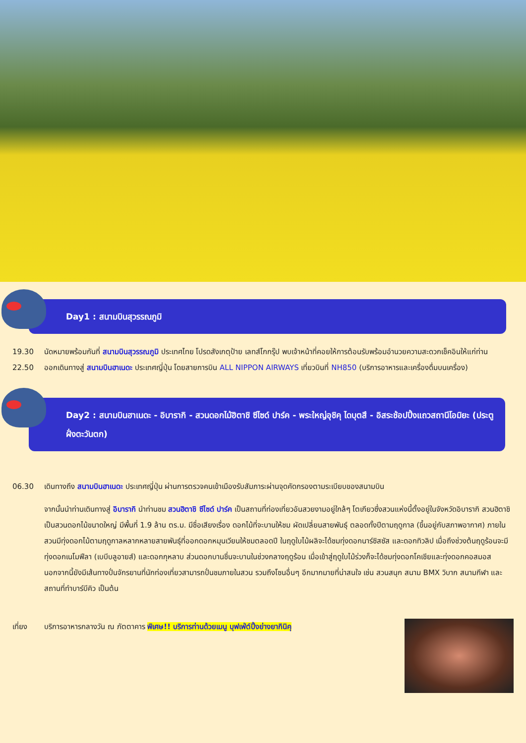Day1 : สนามบินสุวรรณภูมิ
19.30 นัดหมายพร้อมกันที่ สนามบินสุวรรณภูมิ ประเทศไทย โปรดสังเกตุป้าย เลทส์โกกรุ๊ป พบเจ้าหน้าที่คอยให้การต้อนรับพร้อมอำนวยความสะดวกเช็คอินให้แก่ท่าน
22.50 ออกเดินทางสู่ สนามบินฮาเนดะ ประเทศญี่ปุ่น โดยสายการบิน ALL NIPPON AIRWAYS เที่ยวบินที่ NH850 (บริการอาหารและเครื่องดื่มบนเครื่อง)
Day2 : สนามบินฮาเนดะ - อิบารากิ - สวนดอกไม้ฮิตาชิ ซีไซด์ ปาร์ค - พระใหญ่อุชิคุ ไดบุตสึ - อิสระช้อปปิ้งแถวสถานีโอมิยะ (ประตูฝั่งตะวันตก)
06.30 เดินทางถึง สนามบินฮาเนดะ ประเทศญี่ปุ่น ผ่านการตรวจคนเข้าเมืองรับสัมภาระผ่านจุดคัดกรองตามระเบียบของสนามบิน
จากนั้นนำท่านเดินทางสู่ อิบารากิ นำท่านชม สวนฮิตาชิ ซีไซด์ ปาร์ค เป็นสถานที่ท่องเที่ยวอันสวยงามอยู่ใกล้ๆ โตเกียวซึ่งสวนแห่งนี้ตั้งอยู่ในจังหวัดอิบารากิ สวนฮิตาชิเป็นสวนดอกไม้ขนาดใหญ่ มีพื้นที่ 1.9 ล้าน ตร.ม. มีชื่อเสียงเรื่อง ดอกไม้ที่จะบานให้ชม ผัดเปลี่ยนสายพันธุ์ ตลอดทั้งปีตามฤดูกาล (ขึ้นอยู่กับสภาพอากาศ) ภายในสวนมีทุ่งดอกไม้ตามฤดูกาลหลากหลายสายพันธุ์ที่ออกดอกหมุนเวียนให้ชมตลอดปี ในฤดูใบไม้ผลิจะได้ชมทุ่งดอกนาร์ซิสซัส และดอกทิวลิป เมื่อถึงช่วงต้นฤดูร้อนจะมีทุ่งดอกเนโมฟีลา (เบบีบลูอายส์) และดอกกุหลาบ ส่วนดอกบานชื่นจะบานในช่วงกลางฤดูร้อน เมื่อเข้าสู่ฤดูใบไม้ร่วงก็จะได้ชมทุ่งดอกโคเชียและทุ่งดอกคอสมอส นอกจากนี้ยังมีเส้นทางปั่นจักรยานที่นักท่องเที่ยวสามารถปั่นชมภายในสวน รวมถึงโซนอื่นๆ อีกมากมายที่น่าสนใจ เช่น สวนสนุก สนาม BMX วิบาก สนามกีฬา และสถานที่ทำบาร์บีคิว เป็นต้น
เที่ยง บริการอาหารกลางวัน ณ ภัตตาคาร พิเศษ!! บริการท่านด้วยเมนู บุฟเฟ่ต์ปิ้งย่างยากินิคุ